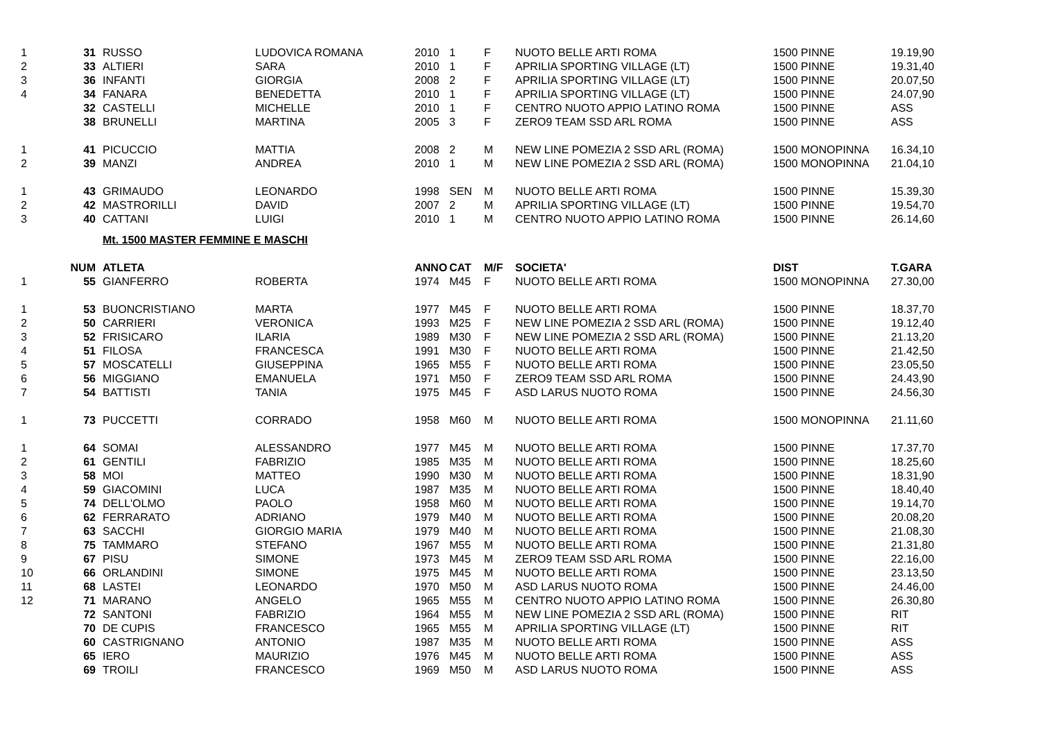| 1 | 31 | RUSSO | LUDOVICA ROMANA | 2010 | 1 | F | NUOTO BELLE ARTI ROMA | 1500 PINNE | 19.19,90 |
| 2 | 33 | ALTIERI | SARA | 2010 | 1 | F | APRILIA SPORTING VILLAGE (LT) | 1500 PINNE | 19.31,40 |
| 3 | 36 | INFANTI | GIORGIA | 2008 | 2 | F | APRILIA SPORTING VILLAGE (LT) | 1500 PINNE | 20.07,50 |
| 4 | 34 | FANARA | BENEDETTA | 2010 | 1 | F | APRILIA SPORTING VILLAGE (LT) | 1500 PINNE | 24.07,90 |
| | 32 | CASTELLI | MICHELLE | 2010 | 1 | F | CENTRO NUOTO APPIO LATINO ROMA | 1500 PINNE | ASS |
| | 38 | BRUNELLI | MARTINA | 2005 | 3 | F | ZERO9 TEAM SSD ARL ROMA | 1500 PINNE | ASS |
| 1 | 41 | PICUCCIO | MATTIA | 2008 | 2 | M | NEW LINE POMEZIA 2 SSD ARL (ROMA) | 1500 MONOPINNA | 16.34,10 |
| 2 | 39 | MANZI | ANDREA | 2010 | 1 | M | NEW LINE POMEZIA 2 SSD ARL (ROMA) | 1500 MONOPINNA | 21.04,10 |
| 1 | 43 | GRIMAUDO | LEONARDO | 1998 | SEN | M | NUOTO BELLE ARTI ROMA | 1500 PINNE | 15.39,30 |
| 2 | 42 | MASTRORILLI | DAVID | 2007 | 2 | M | APRILIA SPORTING VILLAGE (LT) | 1500 PINNE | 19.54,70 |
| 3 | 40 | CATTANI | LUIGI | 2010 | 1 | M | CENTRO NUOTO APPIO LATINO ROMA | 1500 PINNE | 26.14,60 |
| | | Mt. 1500 MASTER FEMMINE E MASCHI | | | | | | | |
| | NUM | ATLETA | | ANNO | CAT | M/F | SOCIETA' | DIST | T.GARA |
| 1 | 55 | GIANFERRO | ROBERTA | 1974 | M45 | F | NUOTO BELLE ARTI ROMA | 1500 MONOPINNA | 27.30,00 |
| 1 | 53 | BUONCRISTIANO | MARTA | 1977 | M45 | F | NUOTO BELLE ARTI ROMA | 1500 PINNE | 18.37,70 |
| 2 | 50 | CARRIERI | VERONICA | 1993 | M25 | F | NEW LINE POMEZIA 2 SSD ARL (ROMA) | 1500 PINNE | 19.12,40 |
| 3 | 52 | FRISICARO | ILARIA | 1989 | M30 | F | NEW LINE POMEZIA 2 SSD ARL (ROMA) | 1500 PINNE | 21.13,20 |
| 4 | 51 | FILOSA | FRANCESCA | 1991 | M30 | F | NUOTO BELLE ARTI ROMA | 1500 PINNE | 21.42,50 |
| 5 | 57 | MOSCATELLI | GIUSEPPINA | 1965 | M55 | F | NUOTO BELLE ARTI ROMA | 1500 PINNE | 23.05,50 |
| 6 | 56 | MIGGIANO | EMANUELA | 1971 | M50 | F | ZERO9 TEAM SSD ARL ROMA | 1500 PINNE | 24.43,90 |
| 7 | 54 | BATTISTI | TANIA | 1975 | M45 | F | ASD LARUS NUOTO ROMA | 1500 PINNE | 24.56,30 |
| 1 | 73 | PUCCETTI | CORRADO | 1958 | M60 | M | NUOTO BELLE ARTI ROMA | 1500 MONOPINNA | 21.11,60 |
| 1 | 64 | SOMAI | ALESSANDRO | 1977 | M45 | M | NUOTO BELLE ARTI ROMA | 1500 PINNE | 17.37,70 |
| 2 | 61 | GENTILI | FABRIZIO | 1985 | M35 | M | NUOTO BELLE ARTI ROMA | 1500 PINNE | 18.25,60 |
| 3 | 58 | MOI | MATTEO | 1990 | M30 | M | NUOTO BELLE ARTI ROMA | 1500 PINNE | 18.31,90 |
| 4 | 59 | GIACOMINI | LUCA | 1987 | M35 | M | NUOTO BELLE ARTI ROMA | 1500 PINNE | 18.40,40 |
| 5 | 74 | DELL'OLMO | PAOLO | 1958 | M60 | M | NUOTO BELLE ARTI ROMA | 1500 PINNE | 19.14,70 |
| 6 | 62 | FERRARATO | ADRIANO | 1979 | M40 | M | NUOTO BELLE ARTI ROMA | 1500 PINNE | 20.08,20 |
| 7 | 63 | SACCHI | GIORGIO MARIA | 1979 | M40 | M | NUOTO BELLE ARTI ROMA | 1500 PINNE | 21.08,30 |
| 8 | 75 | TAMMARO | STEFANO | 1967 | M55 | M | NUOTO BELLE ARTI ROMA | 1500 PINNE | 21.31,80 |
| 9 | 67 | PISU | SIMONE | 1973 | M45 | M | ZERO9 TEAM SSD ARL ROMA | 1500 PINNE | 22.16,00 |
| 10 | 66 | ORLANDINI | SIMONE | 1975 | M45 | M | NUOTO BELLE ARTI ROMA | 1500 PINNE | 23.13,50 |
| 11 | 68 | LASTEI | LEONARDO | 1970 | M50 | M | ASD LARUS NUOTO ROMA | 1500 PINNE | 24.46,00 |
| 12 | 71 | MARANO | ANGELO | 1965 | M55 | M | CENTRO NUOTO APPIO LATINO ROMA | 1500 PINNE | 26.30,80 |
| | 72 | SANTONI | FABRIZIO | 1964 | M55 | M | NEW LINE POMEZIA 2 SSD ARL (ROMA) | 1500 PINNE | RIT |
| | 70 | DE CUPIS | FRANCESCO | 1965 | M55 | M | APRILIA SPORTING VILLAGE (LT) | 1500 PINNE | RIT |
| | 60 | CASTRIGNANO | ANTONIO | 1987 | M35 | M | NUOTO BELLE ARTI ROMA | 1500 PINNE | ASS |
| | 65 | IERO | MAURIZIO | 1976 | M45 | M | NUOTO BELLE ARTI ROMA | 1500 PINNE | ASS |
| | 69 | TROILI | FRANCESCO | 1969 | M50 | M | ASD LARUS NUOTO ROMA | 1500 PINNE | ASS |